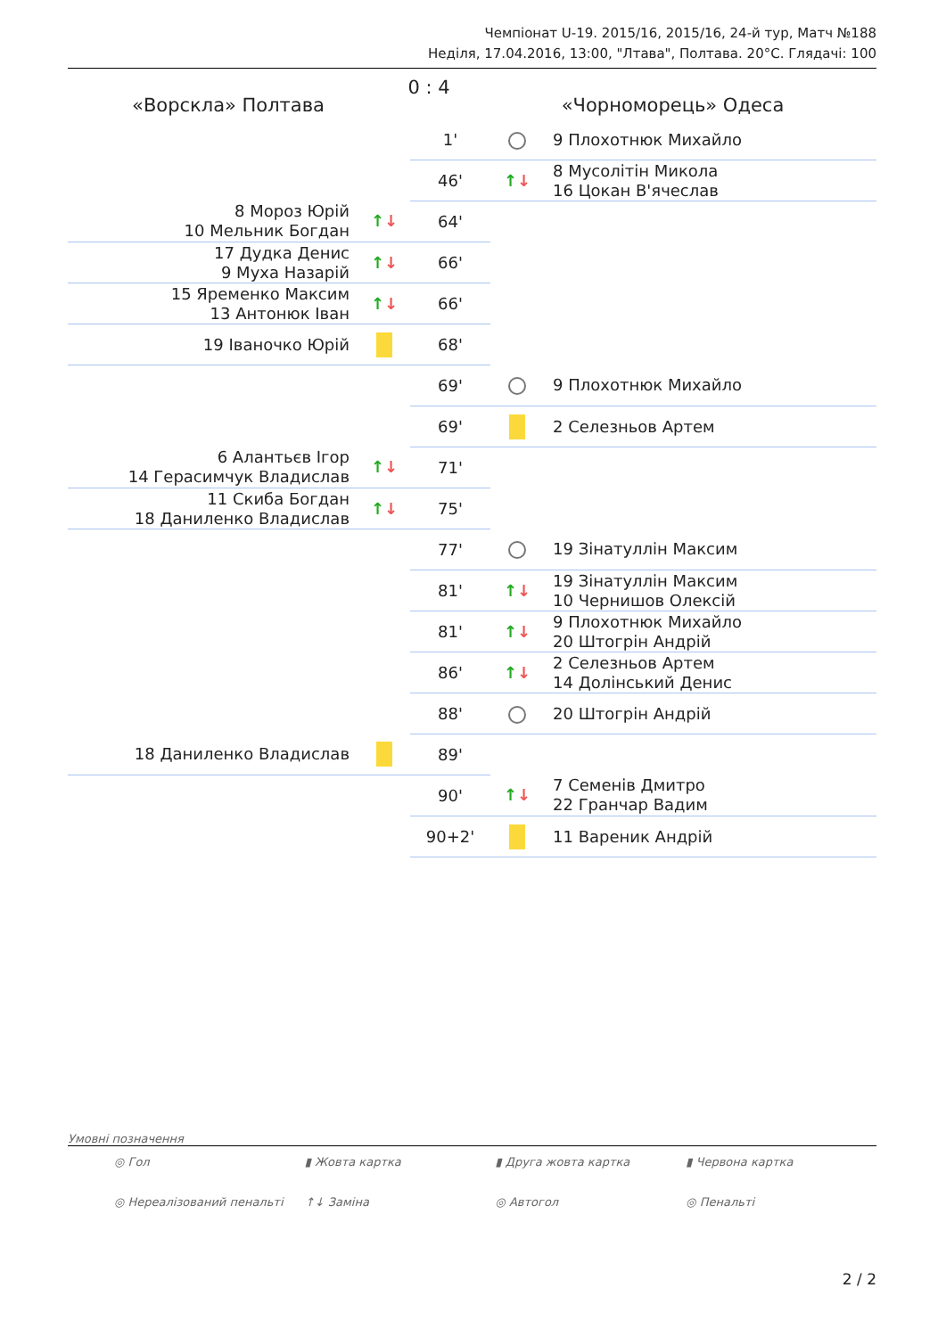Чемпіонат U-19. 2015/16, 2015/16, 24-й тур, Матч №188
Неділя, 17.04.2016, 13:00, "Лтава", Полтава. 20°С. Глядачі: 100
«Ворскла» Полтава
0 : 4
«Чорноморець» Одеса
| | | 1' | | 9 Плохотнюк Михайло |
| | | 46' | ↑ ↓ | 8 Мусолітін Микола 16 Цокан В'ячеслав |
| 8 Мороз Юрій 10 Мельник Богдан | ↑ ↓ | 64' | | |
| 17 Дудка Денис 9 Муха Назарій | ↑ ↓ | 66' | | |
| 15 Яременко Максим 13 Антонюк Іван | ↑ ↓ | 66' | | |
| 19 Іваночко Юрій | | 68' | | |
| | | 69' | | 9 Плохотнюк Михайло |
| | | 69' | | 2 Селезньов Артем |
| 6 Алантьєв Ігор 14 Герасимчук Владислав | ↑ ↓ | 71' | | |
| 11 Скиба Богдан 18 Даниленко Владислав | ↑ ↓ | 75' | | |
| | | 77' | | 19 Зінатуллін Максим |
| | | 81' | ↑ ↓ | 19 Зінатуллін Максим 10 Чернишов Олексій |
| | | 81' | ↑ ↓ | 9 Плохотнюк Михайло 20 Штогрін Андрій |
| | | 86' | ↑ ↓ | 2 Селезньов Артем 14 Долінський Денис |
| | | 88' | | 20 Штогрін Андрій |
| 18 Даниленко Владислав | | 89' | | |
| | | 90' | ↑ ↓ | 7 Семенів Дмитро 22 Гранчар Вадим |
| | | 90+2' | | 11 Вареник Андрій |
Умовні позначення
◎ Гол ▮ Жовта картка ▮ Друга жовта картка ▮ Червона картка ◎ Нереалізований пенальті ↑↓ Заміна ◎ Автогол ◎ Пенальті
2 / 2